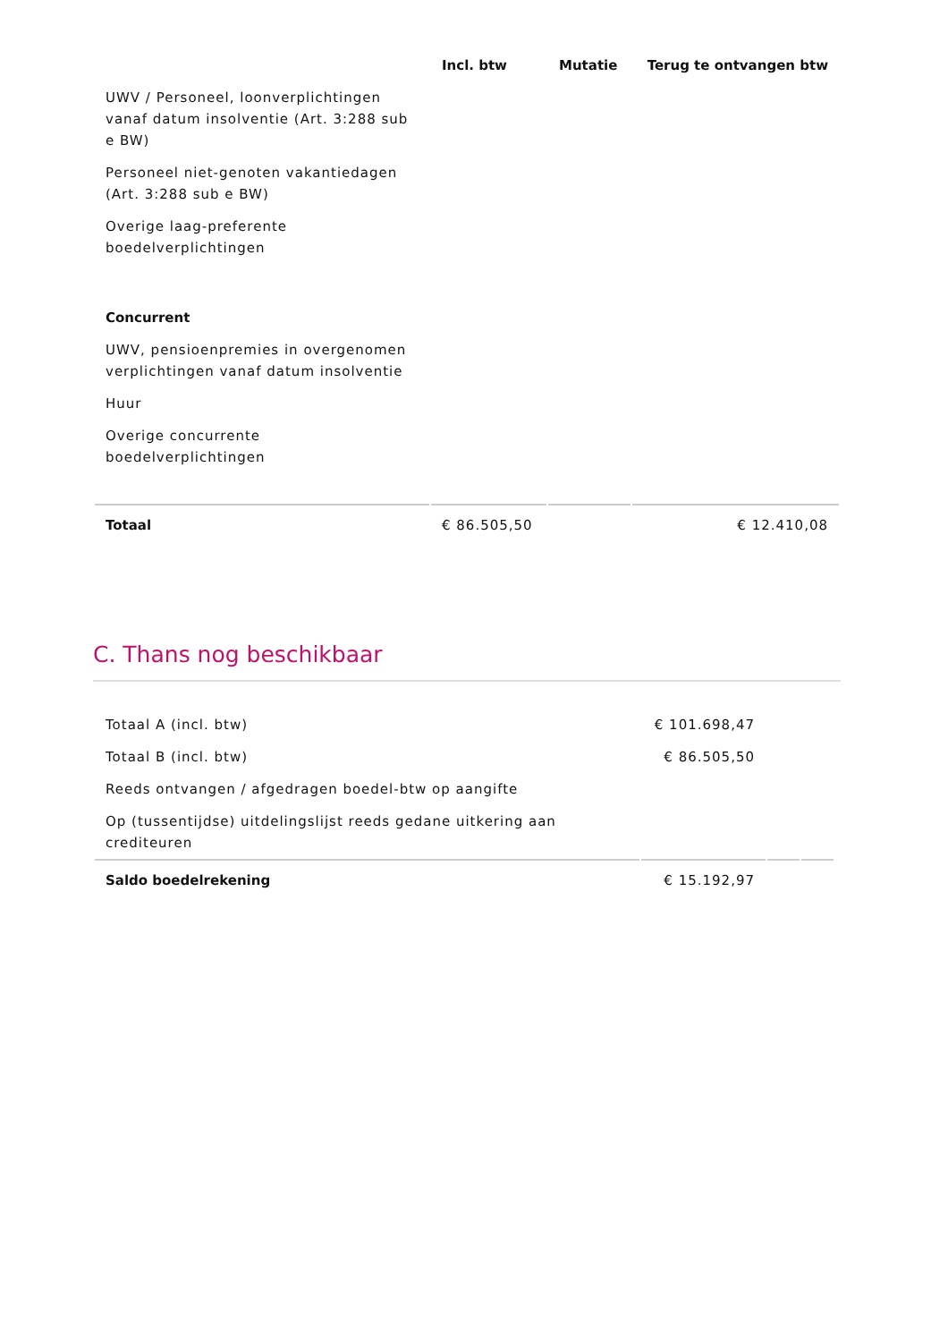| | Incl. btw | Mutatie | Terug te ontvangen btw |
| --- | --- | --- | --- |
| UWV / Personeel, loonverplichtingen vanaf datum insolventie (Art. 3:288 sub e BW) | | | |
| Personeel niet-genoten vakantiedagen (Art. 3:288 sub e BW) | | | |
| Overige laag-preferente boedelverplichtingen | | | |
| Concurrent | | | |
| UWV, pensioenpremies in overgenomen verplichtingen vanaf datum insolventie | | | |
| Huur | | | |
| Overige concurrente boedelverplichtingen | | | |
| Totaal | € 86.505,50 | | € 12.410,08 |
C. Thans nog beschikbaar
| Totaal A (incl. btw) | € 101.698,47 | | |
| Totaal B (incl. btw) | € 86.505,50 | | |
| Reeds ontvangen / afgedragen boedel-btw op aangifte | | | |
| Op (tussentijdse) uitdelingslijst reeds gedane uitkering aan crediteuren | | | |
| Saldo boedelrekening | € 15.192,97 | | |